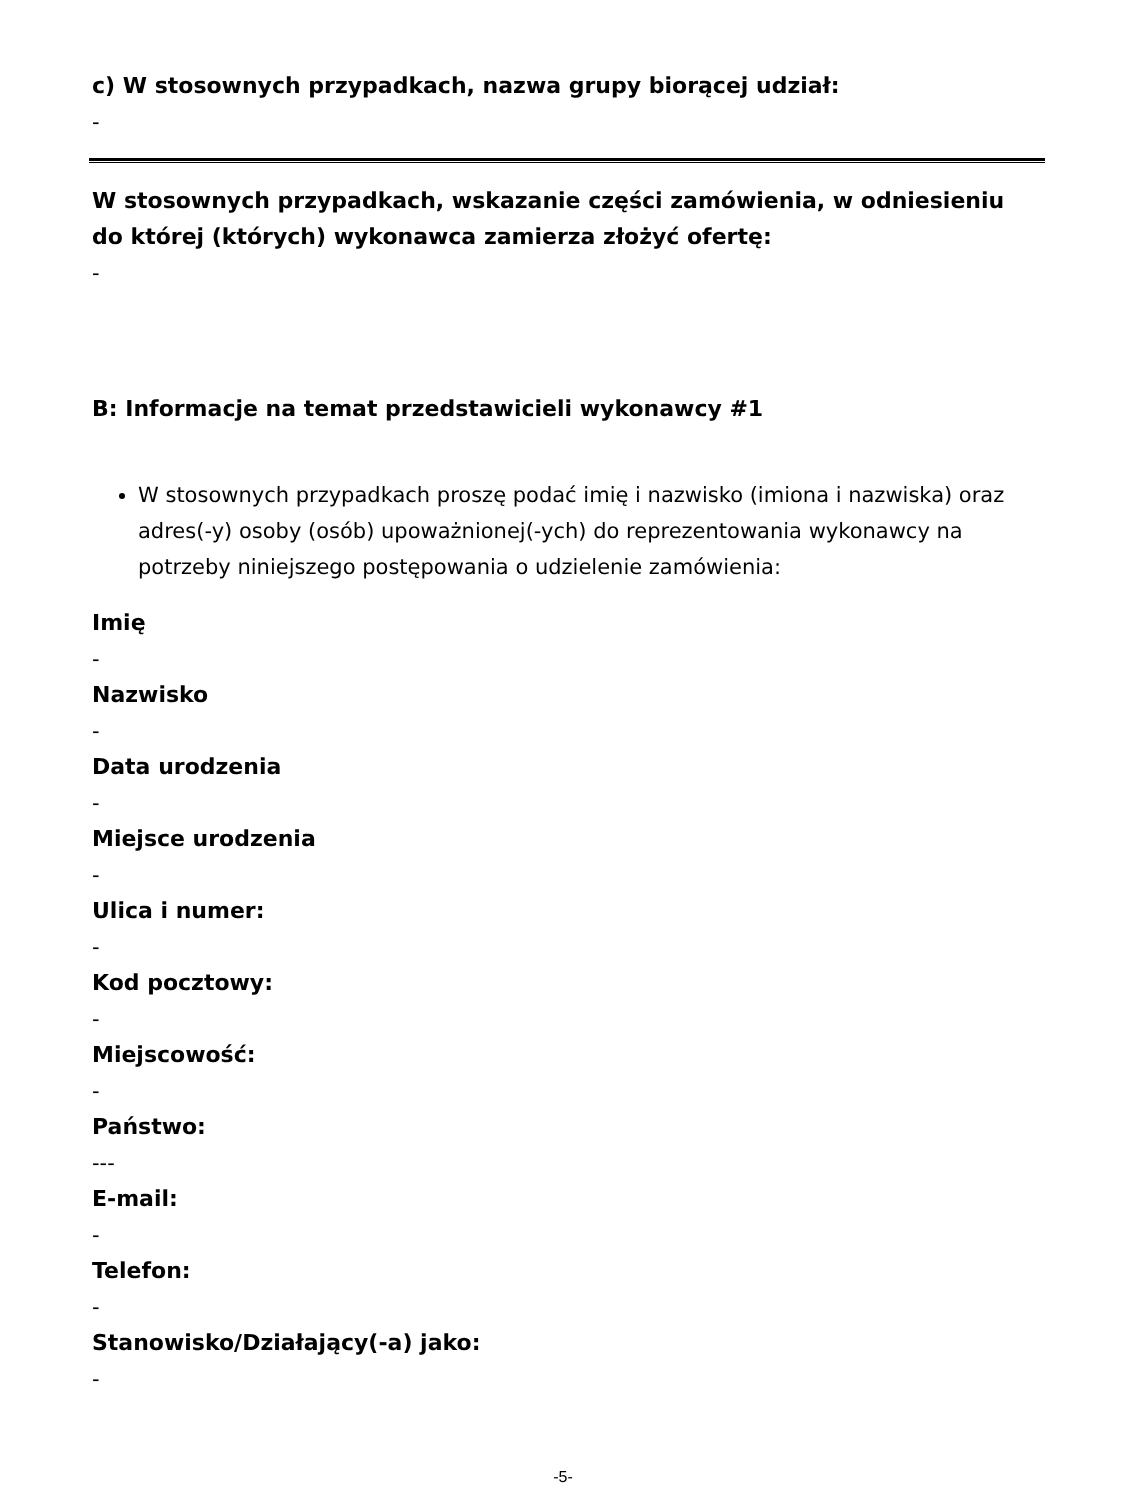c) W stosownych przypadkach, nazwa grupy biorącej udział:
-
W stosownych przypadkach, wskazanie części zamówienia, w odniesieniu do której (których) wykonawca zamierza złożyć ofertę:
-
B: Informacje na temat przedstawicieli wykonawcy #1
W stosownych przypadkach proszę podać imię i nazwisko (imiona i nazwiska) oraz adres(-y) osoby (osób) upoważnionej(-ych) do reprezentowania wykonawcy na potrzeby niniejszego postępowania o udzielenie zamówienia:
Imię
-
Nazwisko
-
Data urodzenia
-
Miejsce urodzenia
-
Ulica i numer:
-
Kod pocztowy:
-
Miejscowość:
-
Państwo:
---
E-mail:
-
Telefon:
-
Stanowisko/Działający(-a) jako:
-
-5-